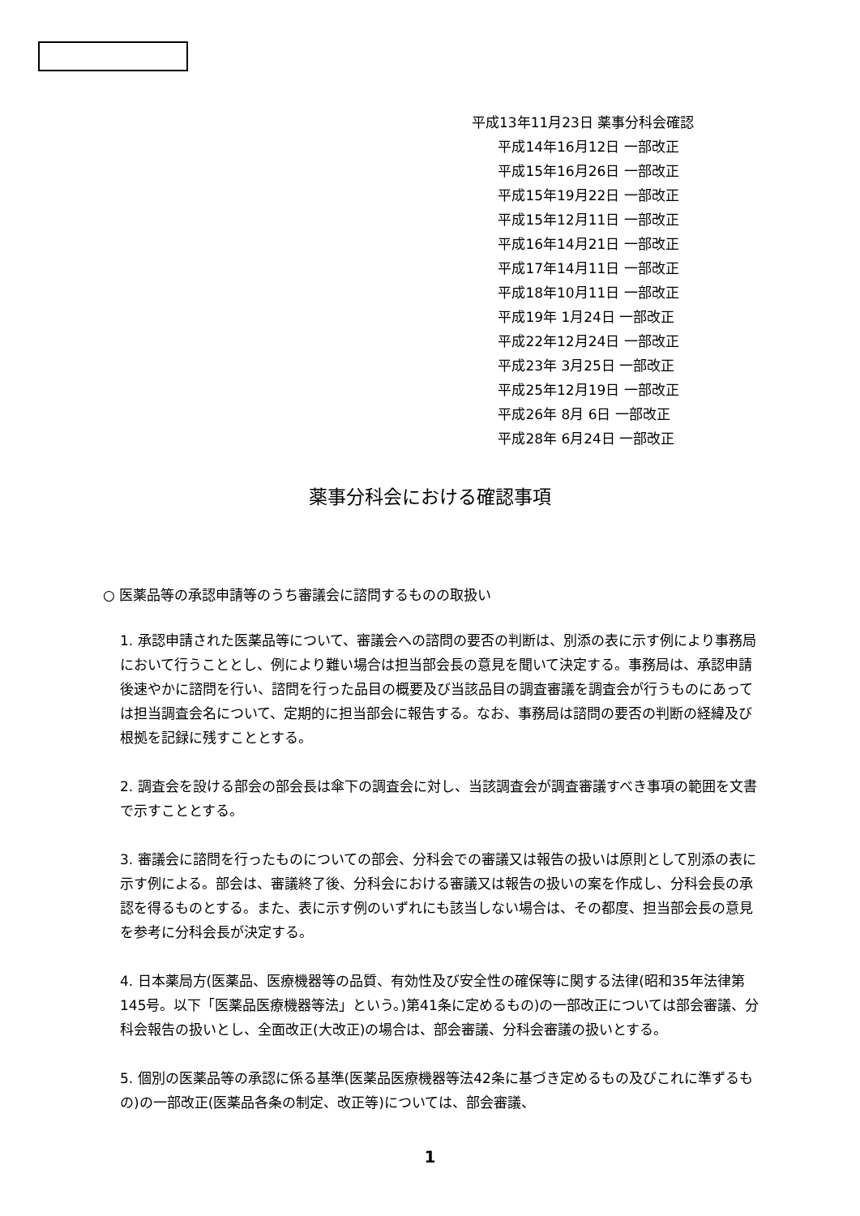平成13年11月23日 薬事分科会確認
平成14年16月12日 一部改正
平成15年16月26日 一部改正
平成15年19月22日 一部改正
平成15年12月11日 一部改正
平成16年14月21日 一部改正
平成17年14月11日 一部改正
平成18年10月11日 一部改正
平成19年 1月24日 一部改正
平成22年12月24日 一部改正
平成23年 3月25日 一部改正
平成25年12月19日 一部改正
平成26年 8月 6日 一部改正
平成28年 6月24日 一部改正
薬事分科会における確認事項
○ 医薬品等の承認申請等のうち審議会に諮問するものの取扱い
1. 承認申請された医薬品等について、審議会への諮問の要否の判断は、別添の表に示す例により事務局において行うこととし、例により難い場合は担当部会長の意見を聞いて決定する。事務局は、承認申請後速やかに諮問を行い、諮問を行った品目の概要及び当該品目の調査審議を調査会が行うものにあっては担当調査会名について、定期的に担当部会に報告する。なお、事務局は諮問の要否の判断の経緯及び根拠を記録に残すこととする。
2. 調査会を設ける部会の部会長は傘下の調査会に対し、当該調査会が調査審議すべき事項の範囲を文書で示すこととする。
3. 審議会に諮問を行ったものについての部会、分科会での審議又は報告の扱いは原則として別添の表に示す例による。部会は、審議終了後、分科会における審議又は報告の扱いの案を作成し、分科会長の承認を得るものとする。また、表に示す例のいずれにも該当しない場合は、その都度、担当部会長の意見を参考に分科会長が決定する。
4. 日本薬局方(医薬品、医療機器等の品質、有効性及び安全性の確保等に関する法律(昭和35年法律第145号。以下「医薬品医療機器等法」という。)第41条に定めるもの)の一部改正については部会審議、分科会報告の扱いとし、全面改正(大改正)の場合は、部会審議、分科会審議の扱いとする。
5. 個別の医薬品等の承認に係る基準(医薬品医療機器等法42条に基づき定めるもの及びこれに準ずるもの)の一部改正(医薬品各条の制定、改正等)については、部会審議、
1